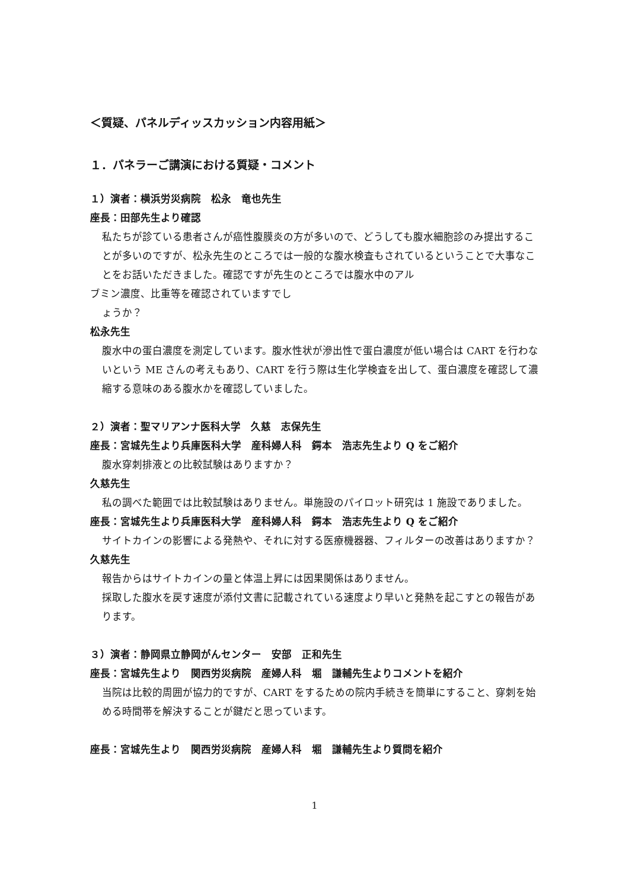＜質疑、パネルディッスカッション内容用紙＞
１．パネラーご講演における質疑・コメント
１）演者：横浜労災病院　松永　竜也先生
座長：田部先生より確認
私たちが診ている患者さんが癌性腹膜炎の方が多いので、どうしても腹水細胞診のみ提出することが多いのですが、松永先生のところでは一般的な腹水検査もされているということで大事なことをお話いただきました。確認ですが先生のところでは腹水中のアル
ブミン濃度、比重等を確認されていますでし
ょうか？
松永先生
腹水中の蛋白濃度を測定しています。腹水性状が滲出性で蛋白濃度が低い場合は CART を行わないという ME さんの考えもあり、CART を行う際は生化学検査を出して、蛋白濃度を確認して濃縮する意味のある腹水かを確認していました。
２）演者：聖マリアンナ医科大学　久慈　志保先生
座長：宮城先生より兵庫医科大学　産科婦人科　鍔本　浩志先生より Q をご紹介
腹水穿刺排液との比較試験はありますか？
久慈先生
私の調べた範囲では比較試験はありません。単施設のパイロット研究は 1 施設でありました。
座長：宮城先生より兵庫医科大学　産科婦人科　鍔本　浩志先生より Q をご紹介
サイトカインの影響による発熱や、それに対する医療機器器、フィルターの改善はありますか？
久慈先生
報告からはサイトカインの量と体温上昇には因果関係はありません。
採取した腹水を戻す速度が添付文書に記載されている速度より早いと発熱を起こすとの報告があります。
３）演者：静岡県立静岡がんセンター　安部　正和先生
座長：宮城先生より　関西労災病院　産婦人科　堀　謙輔先生よりコメントを紹介
当院は比較的周囲が協力的ですが、CART をするための院内手続きを簡単にすること、穿刺を始める時間帯を解決することが鍵だと思っています。
座長：宮城先生より　関西労災病院　産婦人科　堀　謙輔先生より質問を紹介
1